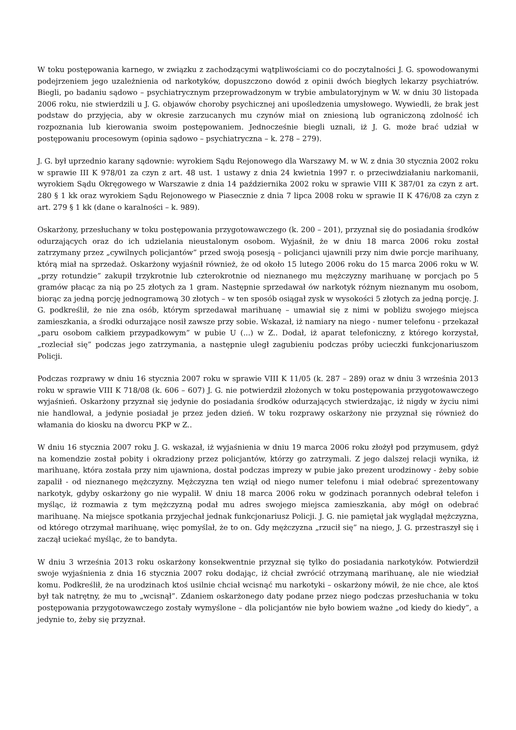W toku postępowania karnego, w związku z zachodzącymi wątpliwościami co do poczytalności J. G. spowodowanymi podejrzeniem jego uzależnienia od narkotyków, dopuszczono dowód z opinii dwóch biegłych lekarzy psychiatrów. Biegli, po badaniu sądowo – psychiatrycznym przeprowadzonym w trybie ambulatoryjnym w W. w dniu 30 listopada 2006 roku, nie stwierdzili u J. G. objawów choroby psychicznej ani upośledzenia umysłowego. Wywiedli, że brak jest podstaw do przyjęcia, aby w okresie zarzucanych mu czynów miał on zniesioną lub ograniczoną zdolność ich rozpoznania lub kierowania swoim postępowaniem. Jednocześnie biegli uznali, iż J. G. może brać udział w postępowaniu procesowym (opinia sądowo – psychiatryczna – k. 278 – 279).
J. G. był uprzednio karany sądownie: wyrokiem Sądu Rejonowego dla Warszawy M. w W. z dnia 30 stycznia 2002 roku w sprawie III K 978/01 za czyn z art. 48 ust. 1 ustawy z dnia 24 kwietnia 1997 r. o przeciwdziałaniu narkomanii, wyrokiem Sądu Okręgowego w Warszawie z dnia 14 października 2002 roku w sprawie VIII K 387/01 za czyn z art. 280 § 1 kk oraz wyrokiem Sądu Rejonowego w Piasecznie z dnia 7 lipca 2008 roku w sprawie II K 476/08 za czyn z art. 279 § 1 kk (dane o karalności – k. 989).
Oskarżony, przesłuchany w toku postępowania przygotowawczego (k. 200 – 201), przyznał się do posiadania środków odurzających oraz do ich udzielania nieustalonym osobom. Wyjaśnił, że w dniu 18 marca 2006 roku został zatrzymany przez „cywilnych policjantów” przed swoją posesją – policjanci ujawnili przy nim dwie porcje marihuany, którą miał na sprzedaż. Oskarżony wyjaśnił również, że od około 15 lutego 2006 roku do 15 marca 2006 roku w W. „przy rotundzie” zakupił trzykrotnie lub czterokrotnie od nieznanego mu mężczyzny marihuanę w porcjach po 5 gramów płacąc za nią po 25 złotych za 1 gram. Następnie sprzedawał ów narkotyk różnym nieznanym mu osobom, biorąc za jedną porcję jednogramową 30 złotych – w ten sposób osiągał zysk w wysokości 5 złotych za jedną porcję. J. G. podkreślił, że nie zna osób, którym sprzedawał marihuanę – umawiał się z nimi w pobliżu swojego miejsca zamieszkania, a środki odurzające nosił zawsze przy sobie. Wskazał, iż namiary na niego - numer telefonu - przekazał „paru osobom całkiem przypadkowym” w pubie U (...) w Z.. Dodał, iż aparat telefoniczny, z którego korzystał, „rozleciał się” podczas jego zatrzymania, a następnie uległ zagubieniu podczas próby ucieczki funkcjonariuszom Policji.
Podczas rozprawy w dniu 16 stycznia 2007 roku w sprawie VIII K 11/05 (k. 287 – 289) oraz w dniu 3 września 2013 roku w sprawie VIII K 718/08 (k. 606 – 607) J. G. nie potwierdził złożonych w toku postępowania przygotowawczego wyjaśnień. Oskarżony przyznał się jedynie do posiadania środków odurzających stwierdzając, iż nigdy w życiu nimi nie handlował, a jedynie posiadał je przez jeden dzień. W toku rozprawy oskarżony nie przyznał się również do włamania do kiosku na dworcu PKP w Z..
W dniu 16 stycznia 2007 roku J. G. wskazał, iż wyjaśnienia w dniu 19 marca 2006 roku złożył pod przymusem, gdyż na komendzie został pobity i okradziony przez policjantów, którzy go zatrzymali. Z jego dalszej relacji wynika, iż marihuanę, która została przy nim ujawniona, dostał podczas imprezy w pubie jako prezent urodzinowy - żeby sobie zapalił - od nieznanego mężczyzny. Mężczyzna ten wziął od niego numer telefonu i miał odebrać sprezentowany narkotyk, gdyby oskarżony go nie wypalił. W dniu 18 marca 2006 roku w godzinach porannych odebrał telefon i myśląc, iż rozmawia z tym mężczyzną podał mu adres swojego miejsca zamieszkania, aby mógł on odebrać marihuanę. Na miejsce spotkania przyjechał jednak funkcjonariusz Policji. J. G. nie pamiętał jak wyglądał mężczyzna, od którego otrzymał marihuanę, więc pomyślał, że to on. Gdy mężczyzna „rzucił się” na niego, J. G. przestraszył się i zaczął uciekać myśląc, że to bandyta.
W dniu 3 września 2013 roku oskarżony konsekwentnie przyznał się tylko do posiadania narkotyków. Potwierdził swoje wyjaśnienia z dnia 16 stycznia 2007 roku dodając, iż chciał zwrócić otrzymaną marihuanę, ale nie wiedział komu. Podkreślił, że na urodzinach ktoś usilnie chciał wcisnąć mu narkotyki – oskarżony mówił, że nie chce, ale ktoś był tak natrętny, że mu to „wcisnął”. Zdaniem oskarżonego daty podane przez niego podczas przesłuchania w toku postępowania przygotowawczego zostały wymyślone – dla policjantów nie było bowiem ważne „od kiedy do kiedy”, a jedynie to, żeby się przyznał.